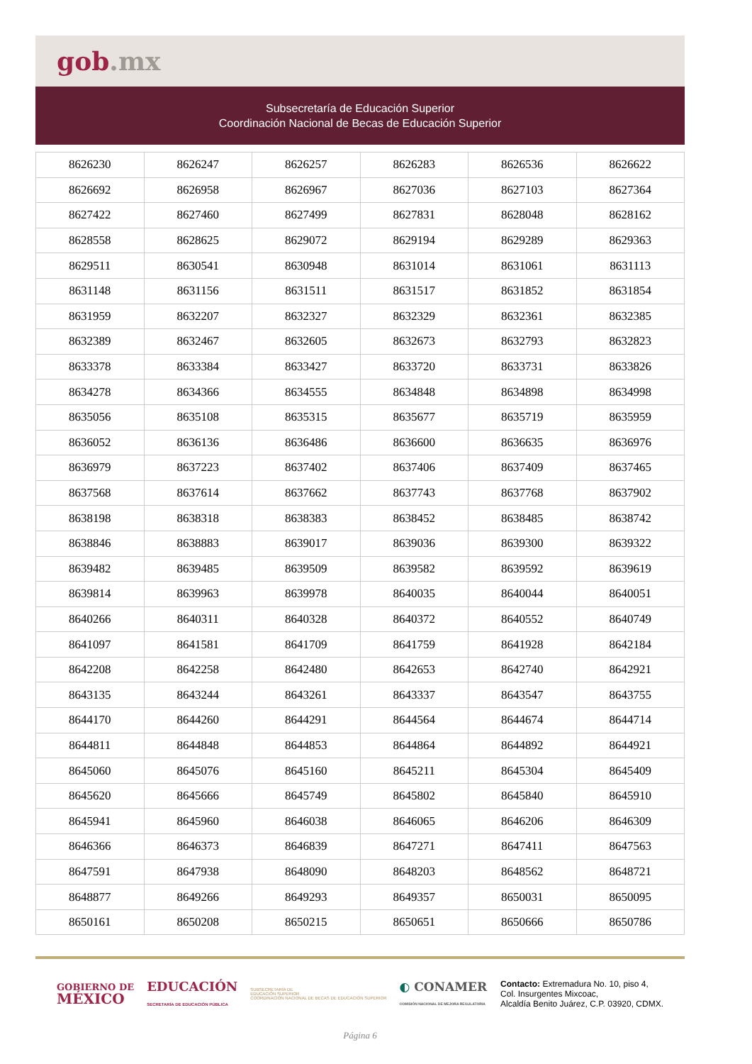gob.mx
Subsecretaría de Educación Superior
Coordinación Nacional de Becas de Educación Superior
| 8626230 | 8626247 | 8626257 | 8626283 | 8626536 | 8626622 |
| 8626692 | 8626958 | 8626967 | 8627036 | 8627103 | 8627364 |
| 8627422 | 8627460 | 8627499 | 8627831 | 8628048 | 8628162 |
| 8628558 | 8628625 | 8629072 | 8629194 | 8629289 | 8629363 |
| 8629511 | 8630541 | 8630948 | 8631014 | 8631061 | 8631113 |
| 8631148 | 8631156 | 8631511 | 8631517 | 8631852 | 8631854 |
| 8631959 | 8632207 | 8632327 | 8632329 | 8632361 | 8632385 |
| 8632389 | 8632467 | 8632605 | 8632673 | 8632793 | 8632823 |
| 8633378 | 8633384 | 8633427 | 8633720 | 8633731 | 8633826 |
| 8634278 | 8634366 | 8634555 | 8634848 | 8634898 | 8634998 |
| 8635056 | 8635108 | 8635315 | 8635677 | 8635719 | 8635959 |
| 8636052 | 8636136 | 8636486 | 8636600 | 8636635 | 8636976 |
| 8636979 | 8637223 | 8637402 | 8637406 | 8637409 | 8637465 |
| 8637568 | 8637614 | 8637662 | 8637743 | 8637768 | 8637902 |
| 8638198 | 8638318 | 8638383 | 8638452 | 8638485 | 8638742 |
| 8638846 | 8638883 | 8639017 | 8639036 | 8639300 | 8639322 |
| 8639482 | 8639485 | 8639509 | 8639582 | 8639592 | 8639619 |
| 8639814 | 8639963 | 8639978 | 8640035 | 8640044 | 8640051 |
| 8640266 | 8640311 | 8640328 | 8640372 | 8640552 | 8640749 |
| 8641097 | 8641581 | 8641709 | 8641759 | 8641928 | 8642184 |
| 8642208 | 8642258 | 8642480 | 8642653 | 8642740 | 8642921 |
| 8643135 | 8643244 | 8643261 | 8643337 | 8643547 | 8643755 |
| 8644170 | 8644260 | 8644291 | 8644564 | 8644674 | 8644714 |
| 8644811 | 8644848 | 8644853 | 8644864 | 8644892 | 8644921 |
| 8645060 | 8645076 | 8645160 | 8645211 | 8645304 | 8645409 |
| 8645620 | 8645666 | 8645749 | 8645802 | 8645840 | 8645910 |
| 8645941 | 8645960 | 8646038 | 8646065 | 8646206 | 8646309 |
| 8646366 | 8646373 | 8646839 | 8647271 | 8647411 | 8647563 |
| 8647591 | 8647938 | 8648090 | 8648203 | 8648562 | 8648721 |
| 8648877 | 8649266 | 8649293 | 8649357 | 8650031 | 8650095 |
| 8650161 | 8650208 | 8650215 | 8650651 | 8650666 | 8650786 |
GOBIERNO DE
MÉXICO
EDUCACIÓN
SECRETARÍA DE EDUCACIÓN PÚBLICA
SUBSECRETARÍA DE
EDUCACIÓN SUPERIOR
COORDINACIÓN NACIONAL DE BECAS DE EDUCACIÓN SUPERIOR
◐ CONAMER
COMISIÓN NACIONAL DE MEJORA REGULATORIA
Contacto: Extremadura No. 10, piso 4,
Col. Insurgentes Mixcoac,
Alcaldía Benito Juárez, C.P. 03920, CDMX.
Página 6